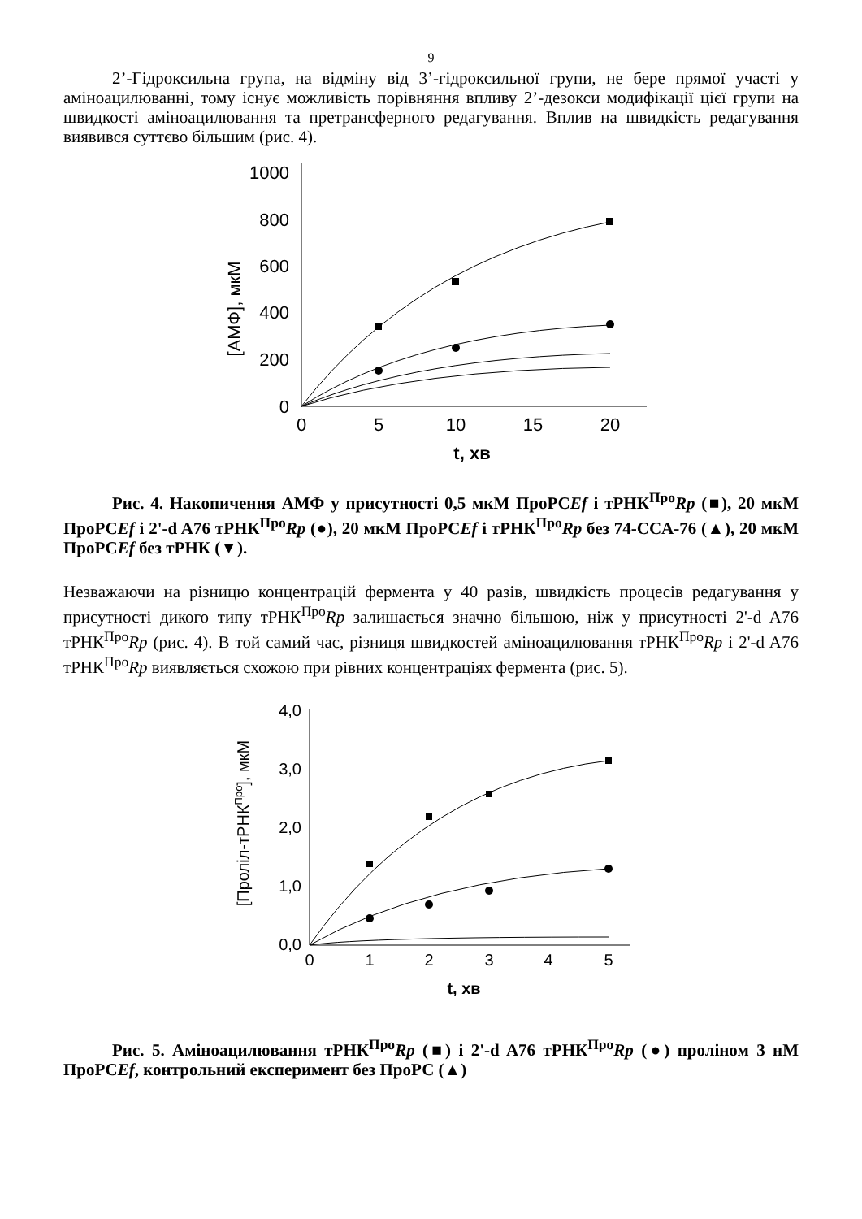9
2’-Гідроксильна група, на відміну від 3’-гідроксильної групи, не бере прямої участі у аміноацилюванні, тому існує можливість порівняння впливу 2’-дезокси модифікації цієї групи на швидкості аміноацилювання та претрансферного редагування. Вплив на швидкість редагування виявився суттєво більшим (рис. 4).
0
200
400
600
800
1000
0
5
10
15
20
t, хв
[АМФ], мкМ
Рис. 4. Накопичення АМФ у присутності 0,5 мкМ ПроРСEf і тРНК<sup>Про</sup>Rp (■), 20 мкМ ПроРСEf і 2'-d A76 тРНК<sup>Про</sup>Rp (●), 20 мкМ ПроРСEf і тРНК<sup>Про</sup>Rp без 74-CCA-76 (▲), 20 мкМ ПроРСEf без тРНК (▼).
Незважаючи на різницю концентрацій фермента у 40 разів, швидкість процесів редагування у присутності дикого типу тРНК<sup>Про</sup>Rp залишається значно більшою, ніж у присутності 2'-d A76 тРНК<sup>Про</sup>Rp (рис. 4). В той самий час, різниця швидкостей аміноацилювання тРНК<sup>Про</sup>Rp і 2'-d A76 тРНК<sup>Про</sup>Rp виявляється схожою при рівних концентраціях фермента (рис. 5).
4,0
3,0
2,0
1,0
0,0
0
1
2
3
4
5
t, хв
[Пролiл-тРНКПро], мкМ
Рис. 5. Аміноацилювання тРНК<sup>Про</sup>Rp (■) і 2'-d A76 тРНК<sup>Про</sup>Rp (●) проліном 3 нМ ПроРСEf, контрольний експеримент без ПроРС (▲)